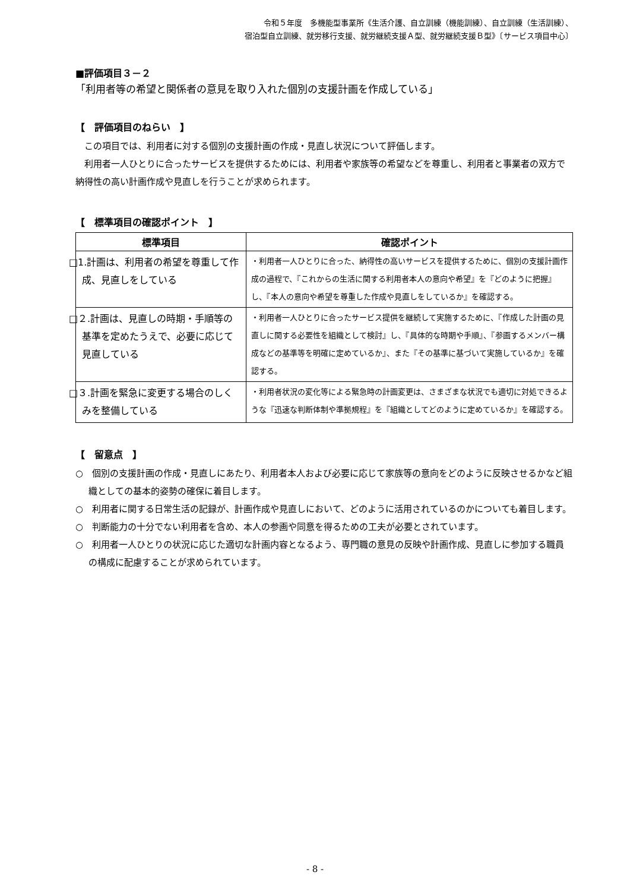令和５年度　多機能型事業所《生活介護、自立訓練（機能訓練）、自立訓練（生活訓練）、
宿泊型自立訓練、就労移行支援、就労継続支援Ａ型、就労継続支援Ｂ型》〔サービス項目中心〕
■評価項目３－２
「利用者等の希望と関係者の意見を取り入れた個別の支援計画を作成している」
【　評価項目のねらい　】
　この項目では、利用者に対する個別の支援計画の作成・見直し状況について評価します。
　利用者一人ひとりに合ったサービスを提供するためには、利用者や家族等の希望などを尊重し、利用者と事業者の双方で納得性の高い計画作成や見直しを行うことが求められます。
【　標準項目の確認ポイント　】
| 標準項目 | 確認ポイント |
| --- | --- |
| □1.計画は、利用者の希望を尊重して作成、見直しをしている | ・利用者一人ひとりに合った、納得性の高いサービスを提供するために、個別の支援計画作成の過程で、『これからの生活に関する利用者本人の意向や希望』を『どのように把握』し、『本人の意向や希望を尊重した作成や見直しをしているか』を確認する。 |
| □２.計画は、見直しの時期・手順等の基準を定めたうえで、必要に応じて見直している | ・利用者一人ひとりに合ったサービス提供を継続して実施するために、『作成した計画の見直しに関する必要性を組織として検討』し、『具体的な時期や手順』、『参画するメンバー構成などの基準等を明確に定めているか』、また『その基準に基づいて実施しているか』を確認する。 |
| □３.計画を緊急に変更する場合のしくみを整備している | ・利用者状況の変化等による緊急時の計画変更は、さまざまな状況でも適切に対処できるような『迅速な判断体制や準拠規程』を『組織としてどのように定めているか』を確認する。 |
【　留意点　】
○　個別の支援計画の作成・見直しにあたり、利用者本人および必要に応じて家族等の意向をどのように反映させるかなど組織としての基本的姿勢の確保に着目します。
○　利用者に関する日常生活の記録が、計画作成や見直しにおいて、どのように活用されているのかについても着目します。
○　判断能力の十分でない利用者を含め、本人の参画や同意を得るための工夫が必要とされています。
○　利用者一人ひとりの状況に応じた適切な計画内容となるよう、専門職の意見の反映や計画作成、見直しに参加する職員の構成に配慮することが求められています。
- 8 -